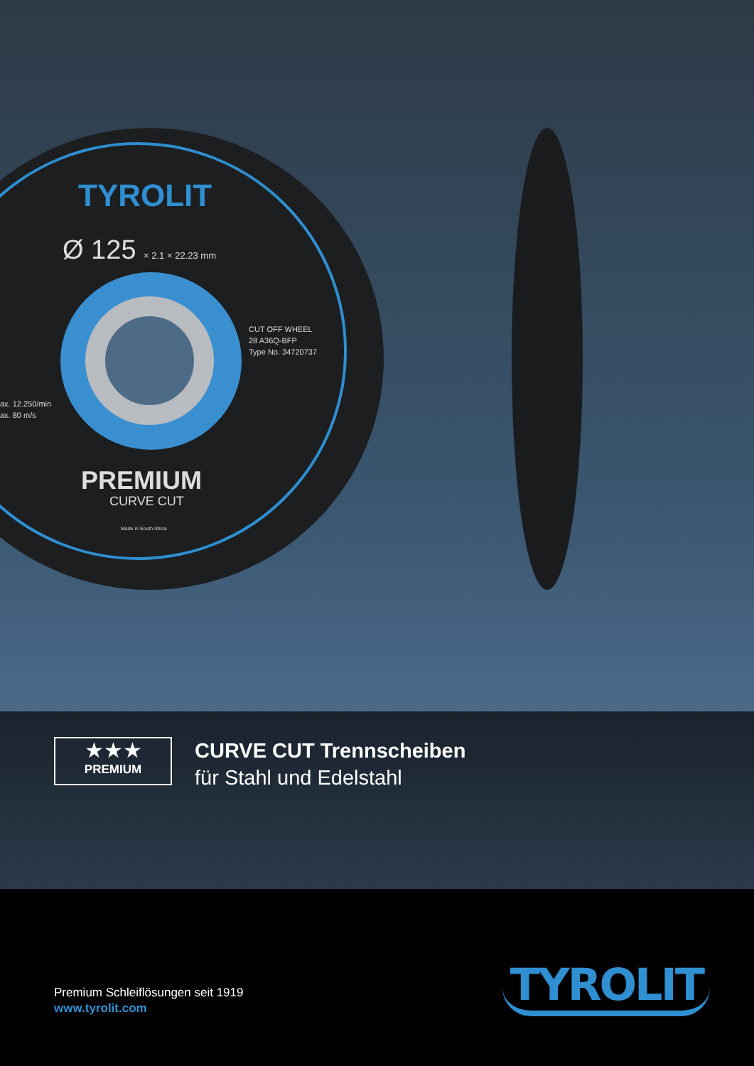TYROLIT
Ø 125 × 2.1 × 22.23 mm
CUT OFF WHEEL
28 A36Q-BFP
Type No. 34720737
ax. 12.250/min
ax. 80 m/s
PREMIUM
CURVE CUT
Made in South Africa
★★★
PREMIUM
CURVE CUT Trennscheiben
für Stahl und Edelstahl
Premium Schleiflösungen seit 1919
www.tyrolit.com
TYROLIT